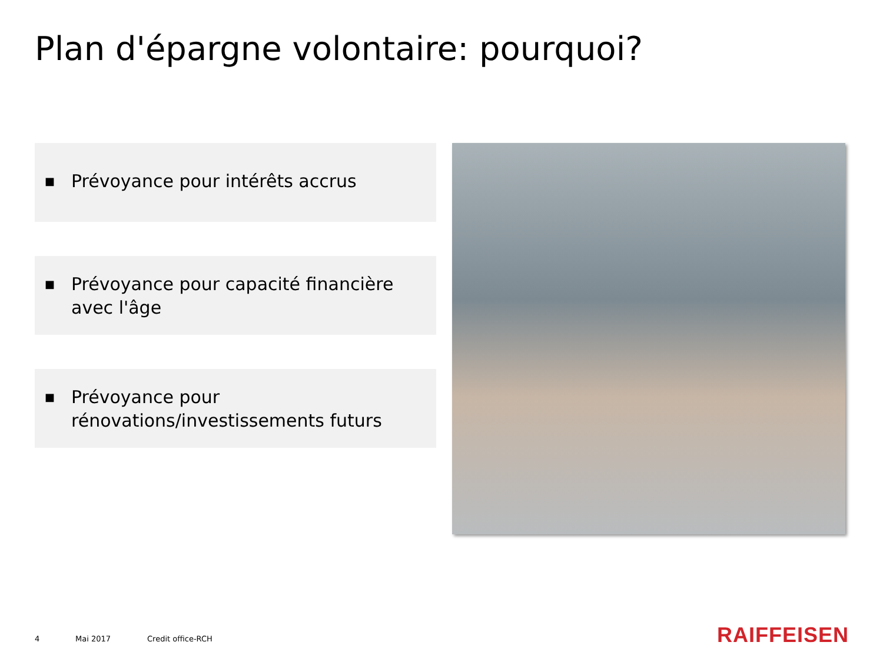Plan d'épargne volontaire: pourquoi?
■
Prévoyance pour intérêts accrus
■
Prévoyance pour capacité financière avec l'âge
■
Prévoyance pour rénovations/investissements futurs
4 Mai 2017 Credit office-RCH RAIFFEISEN